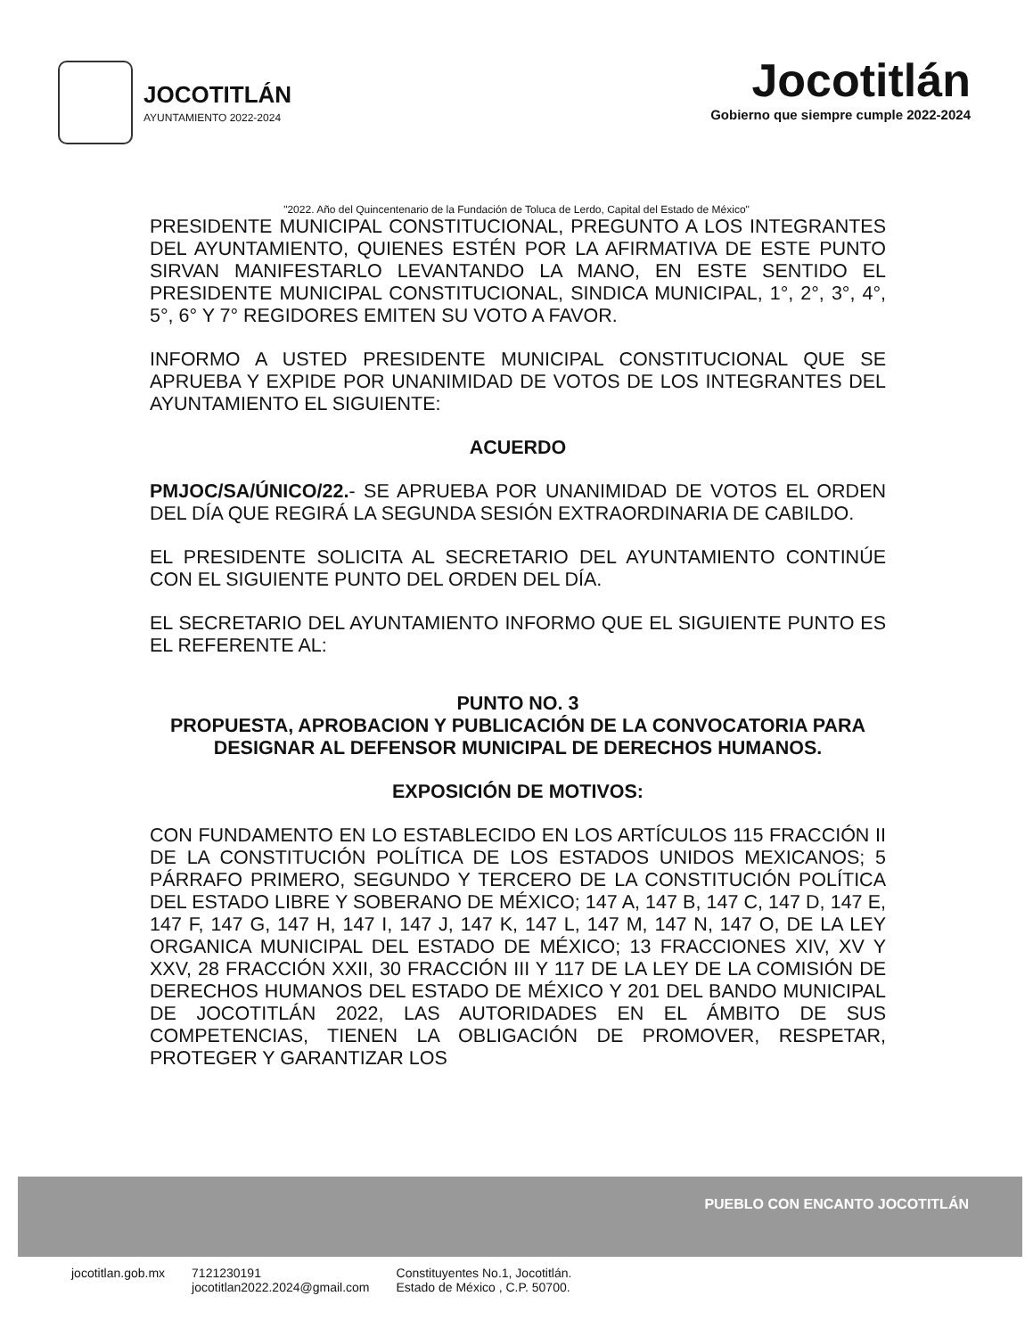JOCOTITLÁN
AYUNTAMIENTO 2022-2024
Jocotitlán
Gobierno que siempre cumple 2022-2024
"2022. Año del Quincentenario de la Fundación de Toluca de Lerdo, Capital del Estado de México"
PRESIDENTE MUNICIPAL CONSTITUCIONAL, PREGUNTO A LOS INTEGRANTES DEL AYUNTAMIENTO, QUIENES ESTÉN POR LA AFIRMATIVA DE ESTE PUNTO SIRVAN MANIFESTARLO LEVANTANDO LA MANO, EN ESTE SENTIDO EL PRESIDENTE MUNICIPAL CONSTITUCIONAL, SINDICA MUNICIPAL, 1°, 2°, 3°, 4°, 5°, 6° Y 7° REGIDORES EMITEN SU VOTO A FAVOR.
INFORMO A USTED PRESIDENTE MUNICIPAL CONSTITUCIONAL QUE SE APRUEBA Y EXPIDE POR UNANIMIDAD DE VOTOS DE LOS INTEGRANTES DEL AYUNTAMIENTO EL SIGUIENTE:
ACUERDO
PMJOC/SA/ÚNICO/22.- SE APRUEBA POR UNANIMIDAD DE VOTOS EL ORDEN DEL DÍA QUE REGIRÁ LA SEGUNDA SESIÓN EXTRAORDINARIA DE CABILDO.
EL PRESIDENTE SOLICITA AL SECRETARIO DEL AYUNTAMIENTO CONTINÚE CON EL SIGUIENTE PUNTO DEL ORDEN DEL DÍA.
EL SECRETARIO DEL AYUNTAMIENTO INFORMO QUE EL SIGUIENTE PUNTO ES EL REFERENTE AL:
PUNTO NO. 3
PROPUESTA, APROBACION Y PUBLICACIÓN DE LA CONVOCATORIA PARA DESIGNAR AL DEFENSOR MUNICIPAL DE DERECHOS HUMANOS.
EXPOSICIÓN DE MOTIVOS:
CON FUNDAMENTO EN LO ESTABLECIDO EN LOS ARTÍCULOS 115 FRACCIÓN II DE LA CONSTITUCIÓN POLÍTICA DE LOS ESTADOS UNIDOS MEXICANOS; 5 PÁRRAFO PRIMERO, SEGUNDO Y TERCERO DE LA CONSTITUCIÓN POLÍTICA DEL ESTADO LIBRE Y SOBERANO DE MÉXICO; 147 A, 147 B, 147 C, 147 D, 147 E, 147 F, 147 G, 147 H, 147 I, 147 J, 147 K, 147 L, 147 M, 147 N, 147 O, DE LA LEY ORGANICA MUNICIPAL DEL ESTADO DE MÉXICO; 13 FRACCIONES XIV, XV Y XXV, 28 FRACCIÓN XXII, 30 FRACCIÓN III Y 117 DE LA LEY DE LA COMISIÓN DE DERECHOS HUMANOS DEL ESTADO DE MÉXICO Y 201 DEL BANDO MUNICIPAL DE JOCOTITLÁN 2022, LAS AUTORIDADES EN EL ÁMBITO DE SUS COMPETENCIAS, TIENEN LA OBLIGACIÓN DE PROMOVER, RESPETAR, PROTEGER Y GARANTIZAR LOS
PUEBLO CON ENCANTO JOCOTITLÁN
jocotitlan.gob.mx 7121230191
jocotitlan2022.2024@gmail.com Constituyentes No.1, Jocotitlán.
Estado de México , C.P. 50700.